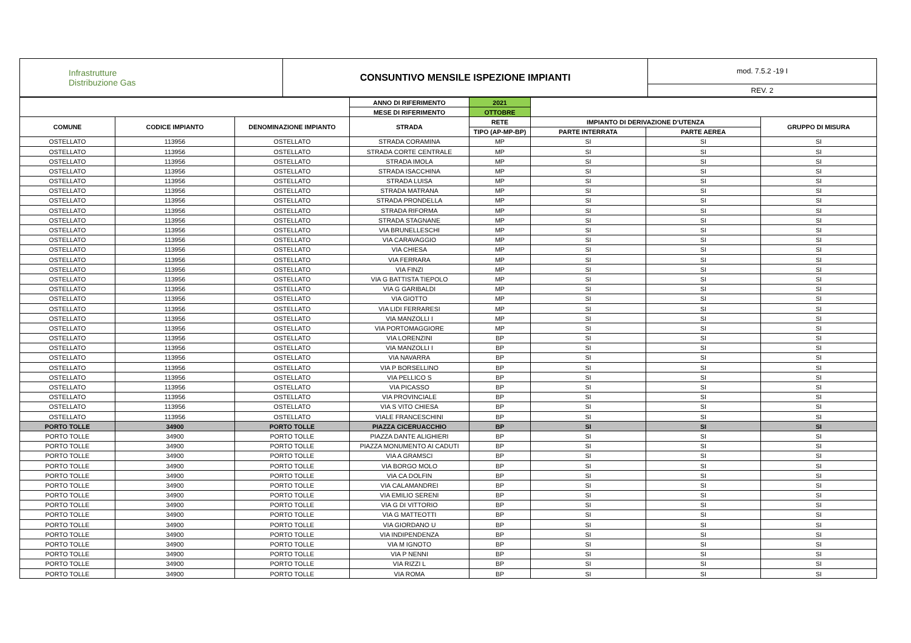| Infrastrutture Distribuzione Gas | CONSUNTIVO MENSILE ISPEZIONE IMPIANTI | mod. 7.5.2 -19 I |
| | | REV. 2 |
| | | | ANNO DI RIFERIMENTO | 2021 | | | |
| | | | MESE DI RIFERIMENTO | OTTOBRE | | | |
| COMUNE | CODICE IMPIANTO | DENOMINAZIONE IMPIANTO | STRADA | RETE | IMPIANTO DI DERIVAZIONE D'UTENZA | | GRUPPO DI MISURA |
| | | | | TIPO (AP-MP-BP) | PARTE INTERRATA | PARTE AEREA | |
| OSTELLATO | 113956 | OSTELLATO | STRADA CORAMINA | MP | SI | SI | SI |
| OSTELLATO | 113956 | OSTELLATO | STRADA CORTE CENTRALE | MP | SI | SI | SI |
| OSTELLATO | 113956 | OSTELLATO | STRADA IMOLA | MP | SI | SI | SI |
| OSTELLATO | 113956 | OSTELLATO | STRADA ISACCHINA | MP | SI | SI | SI |
| OSTELLATO | 113956 | OSTELLATO | STRADA LUISA | MP | SI | SI | SI |
| OSTELLATO | 113956 | OSTELLATO | STRADA MATRANA | MP | SI | SI | SI |
| OSTELLATO | 113956 | OSTELLATO | STRADA PRONDELLA | MP | SI | SI | SI |
| OSTELLATO | 113956 | OSTELLATO | STRADA RIFORMA | MP | SI | SI | SI |
| OSTELLATO | 113956 | OSTELLATO | STRADA STAGNANE | MP | SI | SI | SI |
| OSTELLATO | 113956 | OSTELLATO | VIA BRUNELLESCHI | MP | SI | SI | SI |
| OSTELLATO | 113956 | OSTELLATO | VIA CARAVAGGIO | MP | SI | SI | SI |
| OSTELLATO | 113956 | OSTELLATO | VIA CHIESA | MP | SI | SI | SI |
| OSTELLATO | 113956 | OSTELLATO | VIA FERRARA | MP | SI | SI | SI |
| OSTELLATO | 113956 | OSTELLATO | VIA FINZI | MP | SI | SI | SI |
| OSTELLATO | 113956 | OSTELLATO | VIA G BATTISTA TIEPOLO | MP | SI | SI | SI |
| OSTELLATO | 113956 | OSTELLATO | VIA G GARIBALDI | MP | SI | SI | SI |
| OSTELLATO | 113956 | OSTELLATO | VIA GIOTTO | MP | SI | SI | SI |
| OSTELLATO | 113956 | OSTELLATO | VIA LIDI FERRARESI | MP | SI | SI | SI |
| OSTELLATO | 113956 | OSTELLATO | VIA MANZOLLI I | MP | SI | SI | SI |
| OSTELLATO | 113956 | OSTELLATO | VIA PORTOMAGGIORE | MP | SI | SI | SI |
| OSTELLATO | 113956 | OSTELLATO | VIA LORENZINI | BP | SI | SI | SI |
| OSTELLATO | 113956 | OSTELLATO | VIA MANZOLLI I | BP | SI | SI | SI |
| OSTELLATO | 113956 | OSTELLATO | VIA NAVARRA | BP | SI | SI | SI |
| OSTELLATO | 113956 | OSTELLATO | VIA P BORSELLINO | BP | SI | SI | SI |
| OSTELLATO | 113956 | OSTELLATO | VIA PELLICO S | BP | SI | SI | SI |
| OSTELLATO | 113956 | OSTELLATO | VIA PICASSO | BP | SI | SI | SI |
| OSTELLATO | 113956 | OSTELLATO | VIA PROVINCIALE | BP | SI | SI | SI |
| OSTELLATO | 113956 | OSTELLATO | VIA S VITO CHIESA | BP | SI | SI | SI |
| OSTELLATO | 113956 | OSTELLATO | VIALE FRANCESCHINI | BP | SI | SI | SI |
| PORTO TOLLE | 34900 | PORTO TOLLE | PIAZZA CICERUACCHIO | BP | SI | SI | SI |
| PORTO TOLLE | 34900 | PORTO TOLLE | PIAZZA DANTE ALIGHIERI | BP | SI | SI | SI |
| PORTO TOLLE | 34900 | PORTO TOLLE | PIAZZA MONUMENTO AI CADUTI | BP | SI | SI | SI |
| PORTO TOLLE | 34900 | PORTO TOLLE | VIA A GRAMSCI | BP | SI | SI | SI |
| PORTO TOLLE | 34900 | PORTO TOLLE | VIA BORGO MOLO | BP | SI | SI | SI |
| PORTO TOLLE | 34900 | PORTO TOLLE | VIA CA DOLFIN | BP | SI | SI | SI |
| PORTO TOLLE | 34900 | PORTO TOLLE | VIA CALAMANDREI | BP | SI | SI | SI |
| PORTO TOLLE | 34900 | PORTO TOLLE | VIA EMILIO SERENI | BP | SI | SI | SI |
| PORTO TOLLE | 34900 | PORTO TOLLE | VIA G DI VITTORIO | BP | SI | SI | SI |
| PORTO TOLLE | 34900 | PORTO TOLLE | VIA G MATTEOTTI | BP | SI | SI | SI |
| PORTO TOLLE | 34900 | PORTO TOLLE | VIA GIORDANO U | BP | SI | SI | SI |
| PORTO TOLLE | 34900 | PORTO TOLLE | VIA INDIPENDENZA | BP | SI | SI | SI |
| PORTO TOLLE | 34900 | PORTO TOLLE | VIA M IGNOTO | BP | SI | SI | SI |
| PORTO TOLLE | 34900 | PORTO TOLLE | VIA P NENNI | BP | SI | SI | SI |
| PORTO TOLLE | 34900 | PORTO TOLLE | VIA RIZZI L | BP | SI | SI | SI |
| PORTO TOLLE | 34900 | PORTO TOLLE | VIA ROMA | BP | SI | SI | SI |